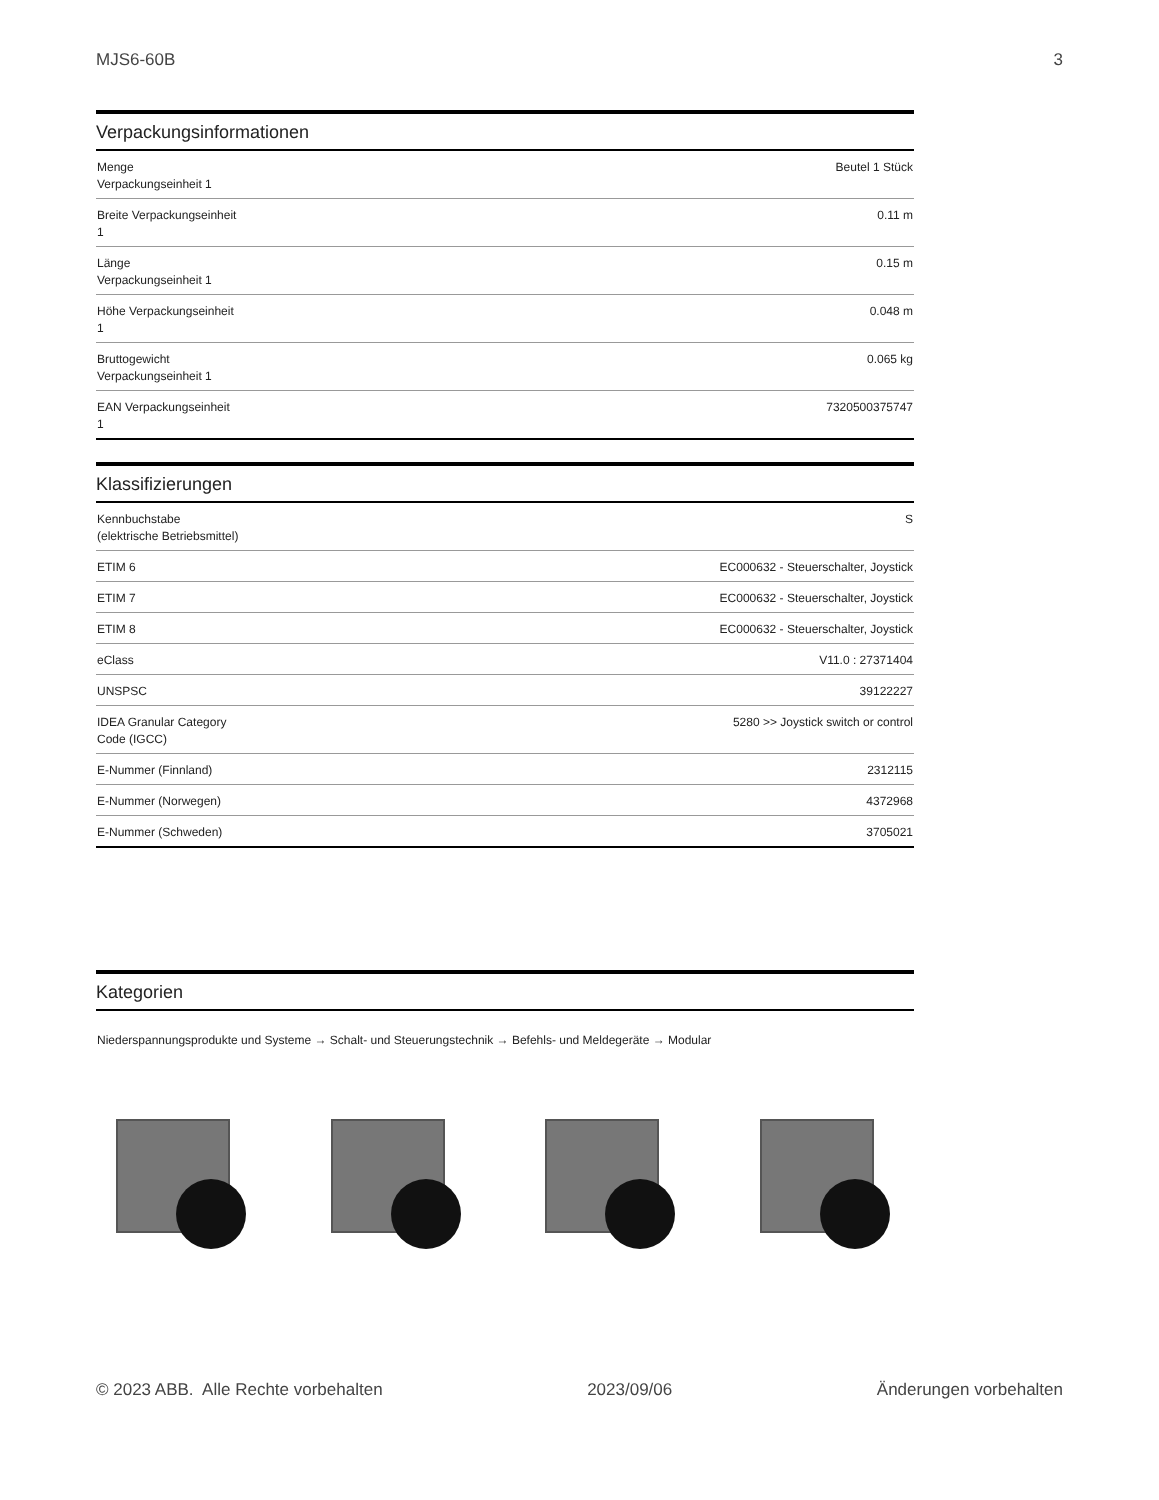MJS6-60B 3
Verpackungsinformationen
| Menge Verpackungseinheit 1 | Beutel 1 Stück |
| Breite Verpackungseinheit 1 | 0.11 m |
| Länge Verpackungseinheit 1 | 0.15 m |
| Höhe Verpackungseinheit 1 | 0.048 m |
| Bruttogewicht Verpackungseinheit 1 | 0.065 kg |
| EAN Verpackungseinheit 1 | 7320500375747 |
Klassifizierungen
| Kennbuchstabe (elektrische Betriebsmittel) | S |
| ETIM 6 | EC000632 - Steuerschalter, Joystick |
| ETIM 7 | EC000632 - Steuerschalter, Joystick |
| ETIM 8 | EC000632 - Steuerschalter, Joystick |
| eClass | V11.0 : 27371404 |
| UNSPSC | 39122227 |
| IDEA Granular Category Code (IGCC) | 5280 >> Joystick switch or control |
| E-Nummer (Finnland) | 2312115 |
| E-Nummer (Norwegen) | 4372968 |
| E-Nummer (Schweden) | 3705021 |
Kategorien
Niederspannungsprodukte und Systeme → Schalt- und Steuerungstechnik → Befehls- und Meldegeräte → Modular
© 2023 ABB. Alle Rechte vorbehalten 2023/09/06 Änderungen vorbehalten